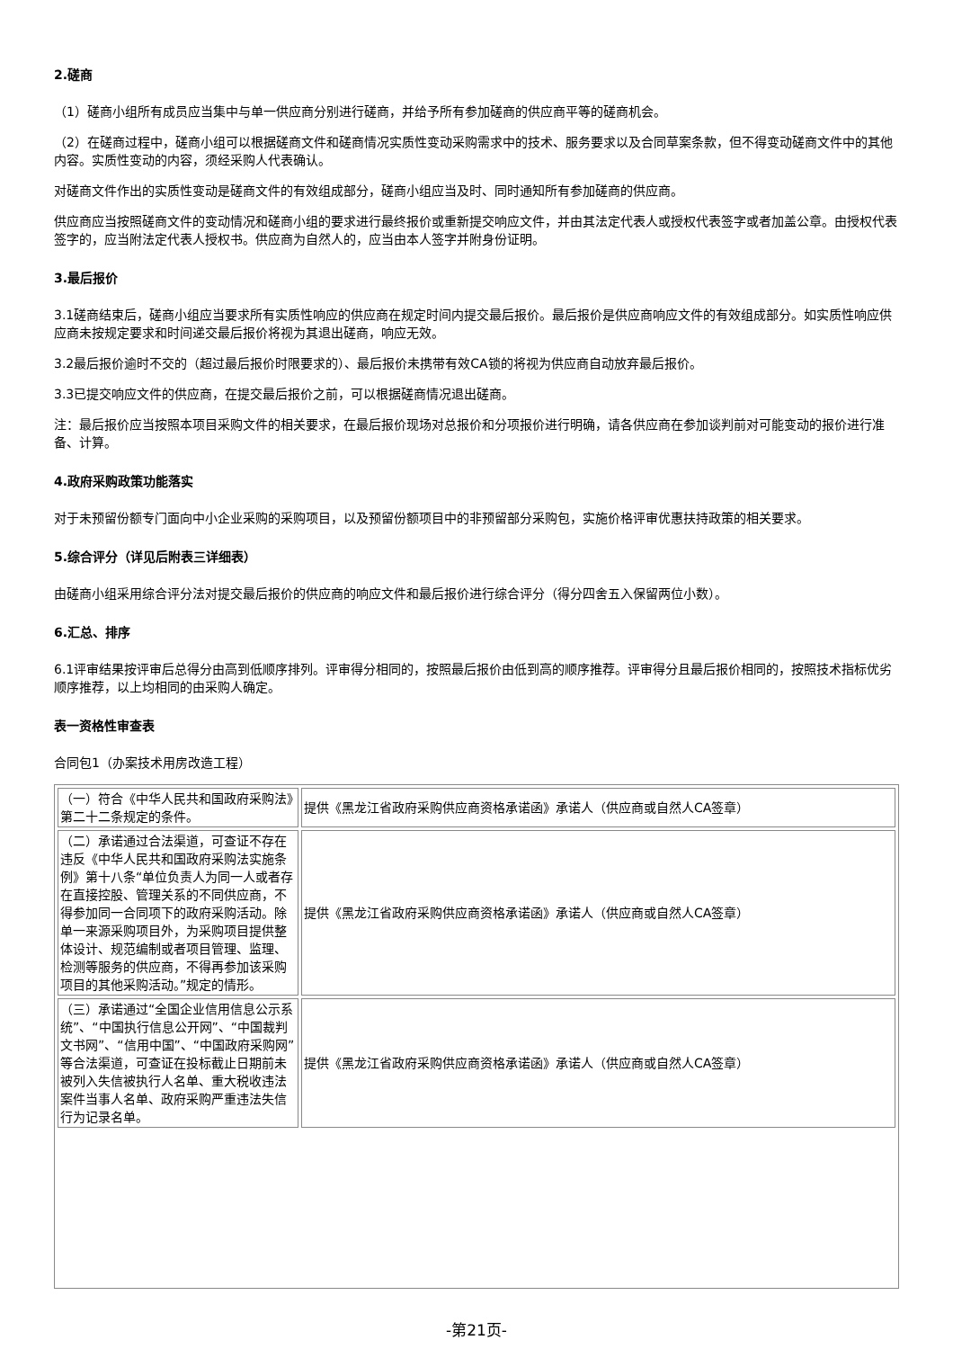2.磋商
（1）磋商小组所有成员应当集中与单一供应商分别进行磋商，并给予所有参加磋商的供应商平等的磋商机会。
（2）在磋商过程中，磋商小组可以根据磋商文件和磋商情况实质性变动采购需求中的技术、服务要求以及合同草案条款，但不得变动磋商文件中的其他内容。实质性变动的内容，须经采购人代表确认。
对磋商文件作出的实质性变动是磋商文件的有效组成部分，磋商小组应当及时、同时通知所有参加磋商的供应商。
供应商应当按照磋商文件的变动情况和磋商小组的要求进行最终报价或重新提交响应文件，并由其法定代表人或授权代表签字或者加盖公章。由授权代表签字的，应当附法定代表人授权书。供应商为自然人的，应当由本人签字并附身份证明。
3.最后报价
3.1磋商结束后，磋商小组应当要求所有实质性响应的供应商在规定时间内提交最后报价。最后报价是供应商响应文件的有效组成部分。如实质性响应供应商未按规定要求和时间递交最后报价将视为其退出磋商，响应无效。
3.2最后报价逾时不交的（超过最后报价时限要求的）、最后报价未携带有效CA锁的将视为供应商自动放弃最后报价。
3.3已提交响应文件的供应商，在提交最后报价之前，可以根据磋商情况退出磋商。
注：最后报价应当按照本项目采购文件的相关要求，在最后报价现场对总报价和分项报价进行明确，请各供应商在参加谈判前对可能变动的报价进行准备、计算。
4.政府采购政策功能落实
对于未预留份额专门面向中小企业采购的采购项目，以及预留份额项目中的非预留部分采购包，实施价格评审优惠扶持政策的相关要求。
5.综合评分（详见后附表三详细表）
由磋商小组采用综合评分法对提交最后报价的供应商的响应文件和最后报价进行综合评分（得分四舍五入保留两位小数）。
6.汇总、排序
6.1评审结果按评审后总得分由高到低顺序排列。评审得分相同的，按照最后报价由低到高的顺序推荐。评审得分且最后报价相同的，按照技术指标优劣顺序推荐，以上均相同的由采购人确定。
表一资格性审查表
合同包1（办案技术用房改造工程）
| （一）符合《中华人民共和国政府采购法》第二十二条规定的条件。 | 提供《黑龙江省政府采购供应商资格承诺函》承诺人（供应商或自然人CA签章） |
| （二）承诺通过合法渠道，可查证不存在违反《中华人民共和国政府采购法实施条例》第十八条“单位负责人为同一人或者存在直接控股、管理关系的不同供应商，不得参加同一合同项下的政府采购活动。除单一来源采购项目外，为采购项目提供整体设计、规范编制或者项目管理、监理、检测等服务的供应商，不得再参加该采购项目的其他采购活动。”规定的情形。 | 提供《黑龙江省政府采购供应商资格承诺函》承诺人（供应商或自然人CA签章） |
| （三）承诺通过“全国企业信用信息公示系统”、“中国执行信息公开网”、“中国裁判文书网”、“信用中国”、“中国政府采购网”等合法渠道，可查证在投标截止日期前未被列入失信被执行人名单、重大税收违法案件当事人名单、政府采购严重违法失信行为记录名单。 | 提供《黑龙江省政府采购供应商资格承诺函》承诺人（供应商或自然人CA签章） |
-第21页-